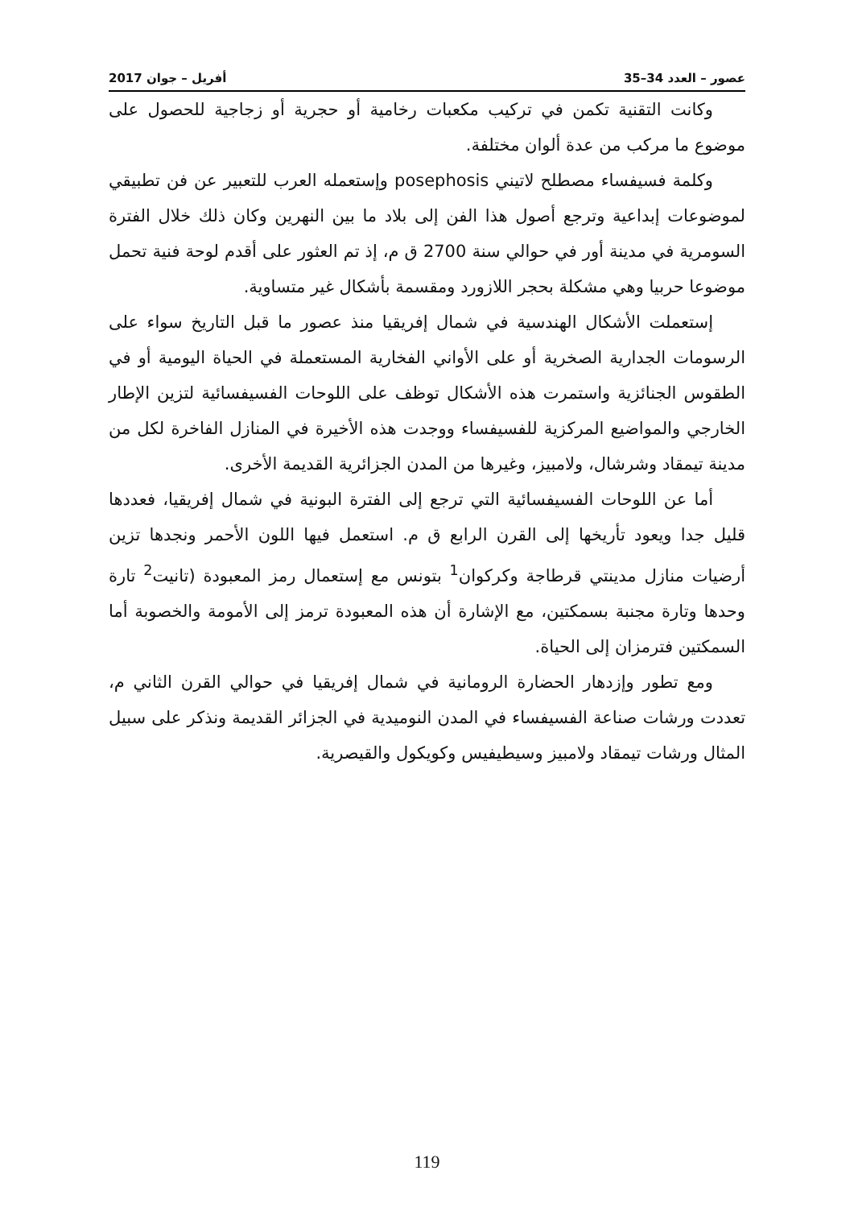عصور – العدد 34–35 أفريل – جوان 2017
وكانت التقنية تكمن في تركيب مكعبات رخامية أو حجرية أو زجاجية للحصول على موضوع ما مركب من عدة ألوان مختلفة.
وكلمة فسيفساء مصطلح لاتيني posephosis وإستعمله العرب للتعبير عن فن تطبيقي لموضوعات إبداعية وترجع أصول هذا الفن إلى بلاد ما بين النهرين وكان ذلك خلال الفترة السومرية في مدينة أور في حوالي سنة 2700 ق م، إذ تم العثور على أقدم لوحة فنية تحمل موضوعا حربيا وهي مشكلة بحجر اللازورد ومقسمة بأشكال غير متساوية.
إستعملت الأشكال الهندسية في شمال إفريقيا منذ عصور ما قبل التاريخ سواء على الرسومات الجدارية الصخرية أو على الأواني الفخارية المستعملة في الحياة اليومية أو في الطقوس الجنائزية واستمرت هذه الأشكال توظف على اللوحات الفسيفسائية لتزين الإطار الخارجي والمواضيع المركزية للفسيفساء ووجدت هذه الأخيرة في المنازل الفاخرة لكل من مدينة تيمقاد وشرشال، ولامبيز، وغيرها من المدن الجزائرية القديمة الأخرى.
أما عن اللوحات الفسيفسائية التي ترجع إلى الفترة البونية في شمال إفريقيا، فعددها قليل جدا ويعود تأريخها إلى القرن الرابع ق م. استعمل فيها اللون الأحمر ونجدها تزين أرضيات منازل مدينتي قرطاجة وكركوان<sup>1</sup> بتونس مع إستعمال رمز المعبودة (تانيت<sup>2</sup> تارة وحدها وتارة مجنبة بسمكتين، مع الإشارة أن هذه المعبودة ترمز إلى الأمومة والخصوبة أما السمكتين فترمزان إلى الحياة.
ومع تطور وإزدهار الحضارة الرومانية في شمال إفريقيا في حوالي القرن الثاني م، تعددت ورشات صناعة الفسيفساء في المدن النوميدية في الجزائر القديمة ونذكر على سبيل المثال ورشات تيمقاد ولامبيز وسيطيفيس وكويكول والقيصرية.
119